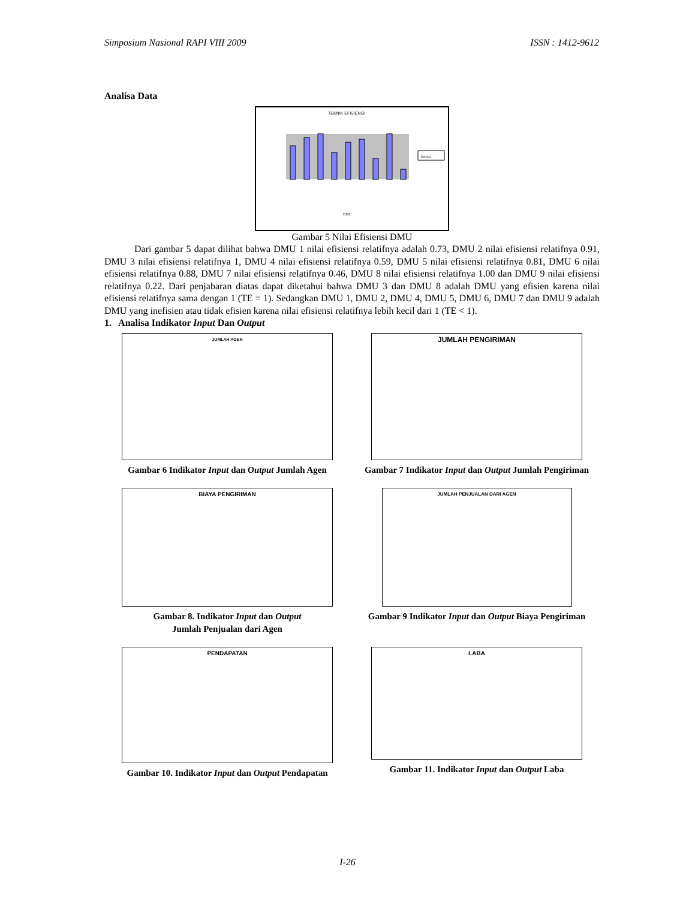Simposium Nasional RAPI VIII 2009 ISSN : 1412-9612
Analisa Data
TEKNIK EFISIENSI
Series1
DMU
Gambar 5 Nilai Efisiensi DMU
Dari gambar 5 dapat dilihat bahwa DMU 1 nilai efisiensi relatifnya adalah 0.73, DMU 2 nilai efisiensi relatifnya 0.91, DMU 3 nilai efisiensi relatifnya 1, DMU 4 nilai efisiensi relatifnya 0.59, DMU 5 nilai efisiensi relatifnya 0.81, DMU 6 nilai efisiensi relatifnya 0.88, DMU 7 nilai efisiensi relatifnya 0.46, DMU 8 nilai efisiensi relatifnya 1.00 dan DMU 9 nilai efisiensi relatifnya 0.22. Dari penjabaran diatas dapat diketahui bahwa DMU 3 dan DMU 8 adalah DMU yang efisien karena nilai efisiensi relatifnya sama dengan 1 (TE = 1). Sedangkan DMU 1, DMU 2, DMU 4, DMU 5, DMU 6, DMU 7 dan DMU 9 adalah DMU yang inefisien atau tidak efisien karena nilai efisiensi relatifnya lebih kecil dari 1 (TE < 1).
1. Analisa Indikator Input Dan Output
JUMLAH AGEN
Gambar 6 Indikator Input dan Output Jumlah Agen
JUMLAH PENGIRIMAN
Gambar 7 Indikator Input dan Output Jumlah Pengiriman
BIAYA PENGIRIMAN
Gambar 8. Indikator Input dan Output
Jumlah Penjualan dari Agen
JUMLAH PENJUALAN DARI AGEN
Gambar 9 Indikator Input dan Output Biaya Pengiriman
PENDAPATAN
Gambar 10. Indikator Input dan Output Pendapatan
LABA
Gambar 11. Indikator Input dan Output Laba
I-26